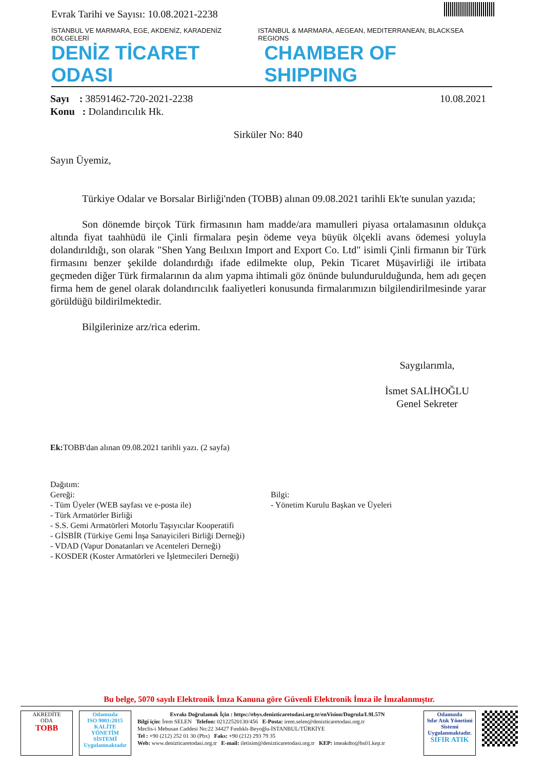Evrak Tarihi ve Sayısı: 10.08.2021-2238
İSTANBUL VE MARMARA, EGE, AKDENİZ, KARADENİZ BÖLGELERİ ISTANBUL & MARMARA, AEGEAN, MEDITERRANEAN, BLACKSEA REGIONS
DENİZ TİCARET ODASI CHAMBER OF SHIPPING
Sayı : 38591462-720-2021-2238
Konu : Dolandırıcılık Hk.
10.08.2021
Sirküler No: 840
Sayın Üyemiz,
Türkiye Odalar ve Borsalar Birliği'nden (TOBB) alınan 09.08.2021 tarihli Ek'te sunulan yazıda;
Son dönemde birçok Türk firmasının ham madde/ara mamulleri piyasa ortalamasının oldukça altında fiyat taahhüdü ile Çinli firmalara peşin ödeme veya büyük ölçekli avans ödemesi yoluyla dolandırıldığı, son olarak "Shen Yang Beılıxın Import and Export Co. Ltd" isimli Çinli firmanın bir Türk firmasını benzer şekilde dolandırdığı ifade edilmekte olup, Pekin Ticaret Müşavirliği ile irtibata geçmeden diğer Türk firmalarının da alım yapma ihtimali göz önünde bulundurulduğunda, hem adı geçen firma hem de genel olarak dolandırıcılık faaliyetleri konusunda firmalarımızın bilgilendirilmesinde yarar görüldüğü bildirilmektedir.
Bilgilerinize arz/rica ederim.
Saygılarımla,
İsmet SALİHOĞLU
Genel Sekreter
Ek: TOBB'dan alınan 09.08.2021 tarihli yazı. (2 sayfa)
Dağıtım:
Gereği:
- Tüm Üyeler (WEB sayfası ve e-posta ile)
- Türk Armatörler Birliği
- S.S. Gemi Armatörleri Motorlu Taşıyıcılar Kooperatifi
- GİSBİR (Türkiye Gemi İnşa Sanayicileri Birliği Derneği)
- VDAD (Vapur Donatanları ve Acenteleri Derneği)
- KOSDER (Koster Armatörleri ve İşletmecileri Derneği)
Bilgi:
- Yönetim Kurulu Başkan ve Üyeleri
Bu belge, 5070 sayılı Elektronik İmza Kanuna göre Güvenli Elektronik İmza ile İmzalanmıştır.
AKREDİTE
ODA
TOBB
Odamızda
ISO 9001:2015
KALİTE
YÖNETİM
SİSTEMİ
Uygulanmaktadır
Evrakı Doğrulamak İçin : https://ebys.denizticaretodasi.org.tr/enVision/Dogrula/L9L57N
Bilgi için: İrem SELEN Telefon: 02122520130/456 E-Posta: irem.selen@denizticaretodasi.org.tr
Meclis-i Mebusan Caddesi No:22 34427 Fındıklı-Beyoğlu-İSTANBUL/TÜRKİYE
Tel : +90 (212) 252 01 30 (Pbx) Faks: +90 (212) 293 79 35
Web: www.denizticaretodasi.org.tr E-mail: iletisim@denizticaretodasi.org.tr KEP: imeakdto@hs01.kep.tr
Odamızda
Sıfır Atık Yönetimi
Sistemi
Uygulanmaktadır.
SIFIR ATIK